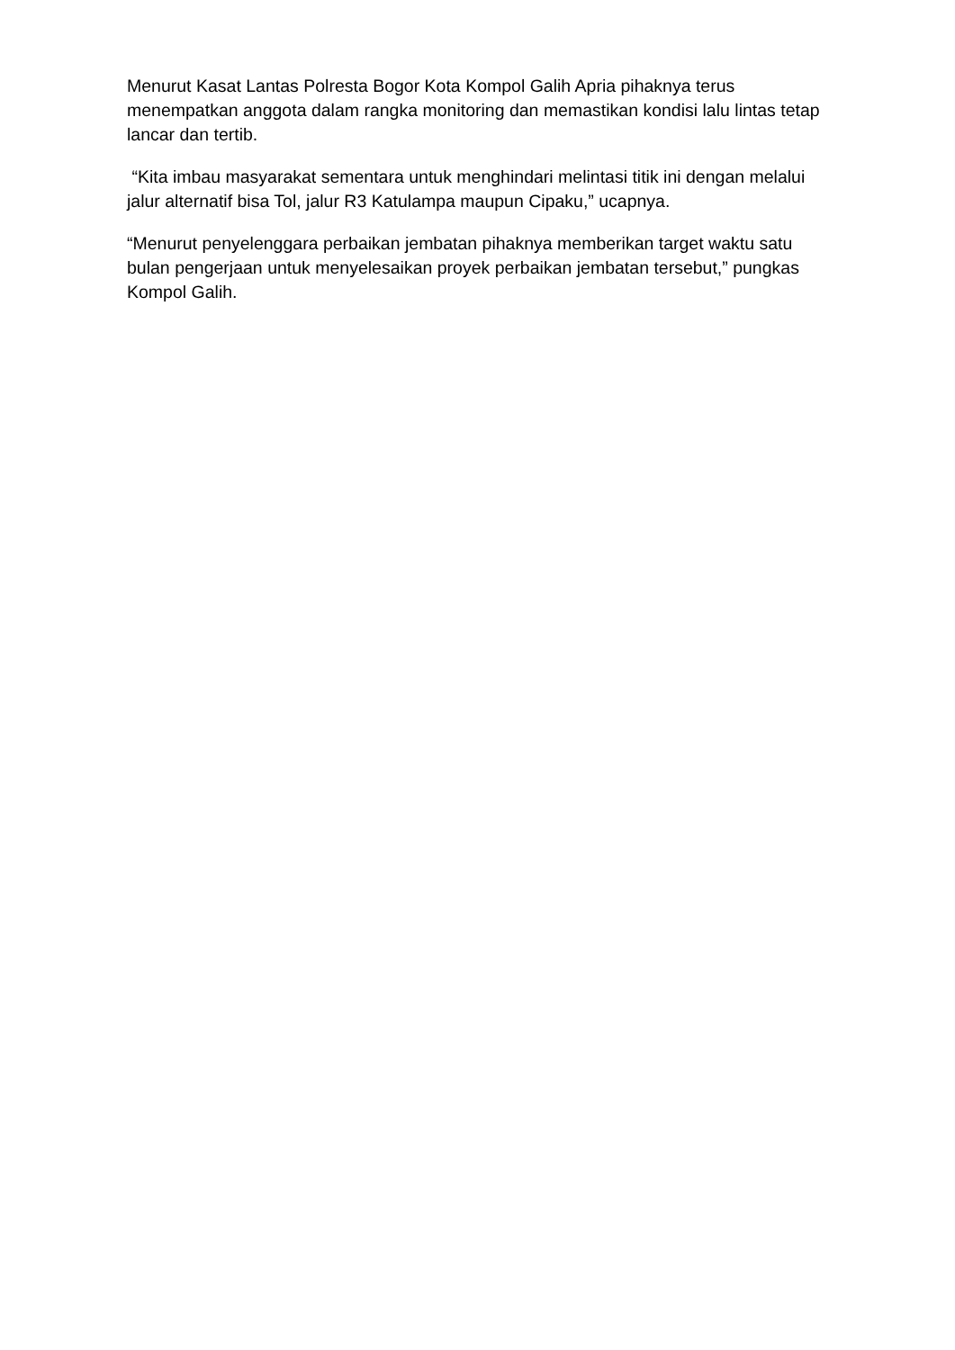Menurut Kasat Lantas Polresta Bogor Kota Kompol Galih Apria pihaknya terus menempatkan anggota dalam rangka monitoring dan memastikan kondisi lalu lintas tetap lancar dan tertib.
“Kita imbau masyarakat sementara untuk menghindari melintasi titik ini dengan melalui jalur alternatif bisa Tol, jalur R3 Katulampa maupun Cipaku,” ucapnya.
“Menurut penyelenggara perbaikan jembatan pihaknya memberikan target waktu satu bulan pengerjaan untuk menyelesaikan proyek perbaikan jembatan tersebut,” pungkas Kompol Galih.